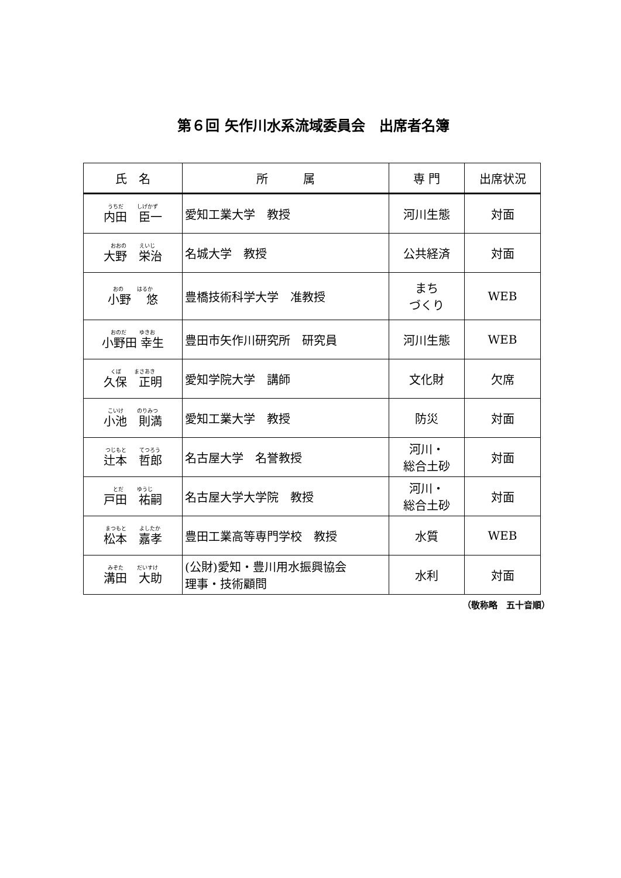第６回 矢作川水系流域委員会　出席者名簿
| 氏 名 | 所 属 | 専 門 | 出席状況 |
| --- | --- | --- | --- |
| うちだ しげかず 内田 臣一 | 愛知工業大学 教授 | 河川生態 | 対面 |
| おおの えいじ 大野 栄治 | 名城大学 教授 | 公共経済 | 対面 |
| おの はるか 小野 悠 | 豊橋技術科学大学 准教授 | まち づくり | WEB |
| おのだ ゆきお 小野田 幸生 | 豊田市矢作川研究所 研究員 | 河川生態 | WEB |
| くぼ まさあき 久保 正明 | 愛知学院大学 講師 | 文化財 | 欠席 |
| こいけ のりみつ 小池 則満 | 愛知工業大学 教授 | 防災 | 対面 |
| つじもと てつろう 辻本 哲郎 | 名古屋大学 名誉教授 | 河川・ 総合土砂 | 対面 |
| とだ ゆうじ 戸田 祐嗣 | 名古屋大学大学院 教授 | 河川・ 総合土砂 | 対面 |
| まつもと よしたか 松本 嘉孝 | 豊田工業高等専門学校 教授 | 水質 | WEB |
| みぞた だいすけ 溝田 大助 | (公財)愛知・豊川用水振興協会 理事・技術顧問 | 水利 | 対面 |
（敬称略　五十音順）